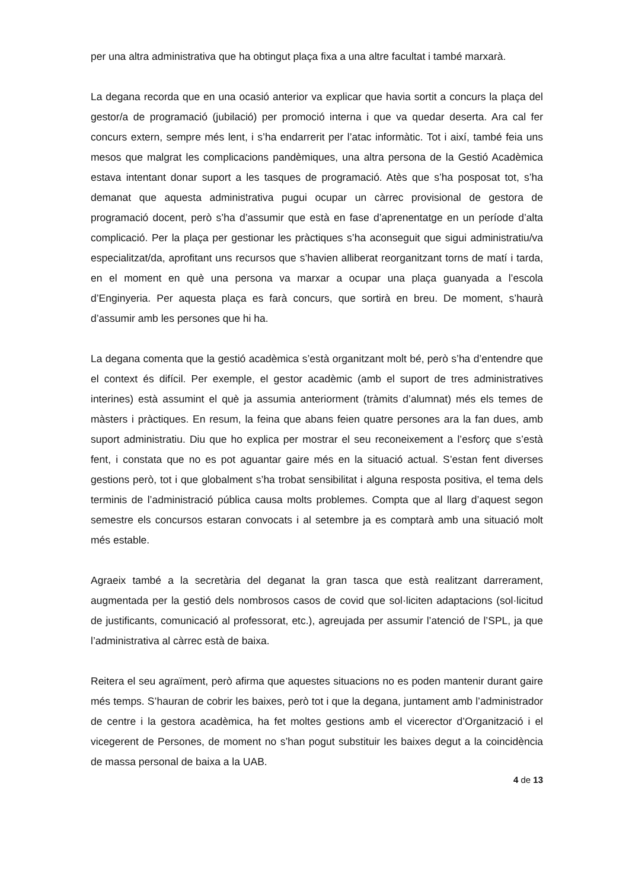per una altra administrativa que ha obtingut plaça fixa a una altre facultat i també marxarà.
La degana recorda que en una ocasió anterior va explicar que havia sortit a concurs la plaça del gestor/a de programació (jubilació) per promoció interna i que va quedar deserta. Ara cal fer concurs extern, sempre més lent, i s’ha endarrerit per l’atac informàtic. Tot i així, també feia uns mesos que malgrat les complicacions pandèmiques, una altra persona de la Gestió Acadèmica estava intentant donar suport a les tasques de programació. Atès que s’ha posposat tot, s’ha demanat que aquesta administrativa pugui ocupar un càrrec provisional de gestora de programació docent, però s’ha d’assumir que està en fase d’aprenentatge en un període d’alta complicació. Per la plaça per gestionar les pràctiques s’ha aconseguit que sigui administratiu/va especialitzat/da, aprofitant uns recursos que s’havien alliberat reorganitzant torns de matí i tarda, en el moment en què una persona va marxar a ocupar una plaça guanyada a l’escola d’Enginyeria. Per aquesta plaça es farà concurs, que sortirà en breu. De moment, s’haurà d’assumir amb les persones que hi ha.
La degana comenta que la gestió acadèmica s’està organitzant molt bé, però s’ha d’entendre que el context és difícil. Per exemple, el gestor acadèmic (amb el suport de tres administratives interines) està assumint el què ja assumia anteriorment (tràmits d’alumnat) més els temes de màsters i pràctiques. En resum, la feina que abans feien quatre persones ara la fan dues, amb suport administratiu. Diu que ho explica per mostrar el seu reconeixement a l’esforç que s’està fent, i constata que no es pot aguantar gaire més en la situació actual. S’estan fent diverses gestions però, tot i que globalment s’ha trobat sensibilitat i alguna resposta positiva, el tema dels terminis de l’administració pública causa molts problemes. Compta que al llarg d’aquest segon semestre els concursos estaran convocats i al setembre ja es comptarà amb una situació molt més estable.
Agraeix també a la secretària del deganat la gran tasca que està realitzant darrerament, augmentada per la gestió dels nombrosos casos de covid que sol·liciten adaptacions (sol·licitud de justificants, comunicació al professorat, etc.), agreujada per assumir l’atenció de l’SPL, ja que l’administrativa al càrrec està de baixa.
Reitera el seu agraïment, però afirma que aquestes situacions no es poden mantenir durant gaire més temps. S’hauran de cobrir les baixes, però tot i que la degana, juntament amb l’administrador de centre i la gestora acadèmica, ha fet moltes gestions amb el vicerector d’Organització i el vicegerent de Persones, de moment no s’han pogut substituir les baixes degut a la coincidència de massa personal de baixa a la UAB.
4 de 13